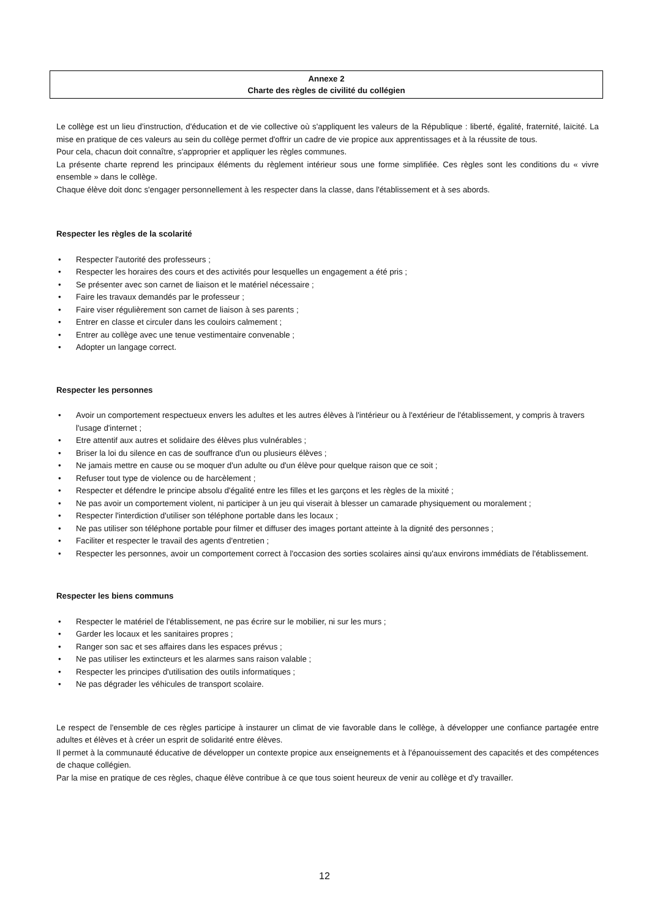Annexe 2
Charte des règles de civilité du collégien
Le collège est un lieu d'instruction, d'éducation et de vie collective où s'appliquent les valeurs de la République : liberté, égalité, fraternité, laïcité. La mise en pratique de ces valeurs au sein du collège permet d'offrir un cadre de vie propice aux apprentissages et à la réussite de tous.
Pour cela, chacun doit connaître, s'approprier et appliquer les règles communes.
La présente charte reprend les principaux éléments du règlement intérieur sous une forme simplifiée. Ces règles sont les conditions du « vivre ensemble » dans le collège.
Chaque élève doit donc s'engager personnellement à les respecter dans la classe, dans l'établissement et à ses abords.
Respecter les règles de la scolarité
• Respecter l'autorité des professeurs ;
• Respecter les horaires des cours et des activités pour lesquelles un engagement a été pris ;
• Se présenter avec son carnet de liaison et le matériel nécessaire ;
• Faire les travaux demandés par le professeur ;
• Faire viser régulièrement son carnet de liaison à ses parents ;
• Entrer en classe et circuler dans les couloirs calmement ;
• Entrer au collège avec une tenue vestimentaire convenable ;
• Adopter un langage correct.
Respecter les personnes
• Avoir un comportement respectueux envers les adultes et les autres élèves à l'intérieur ou à l'extérieur de l'établissement, y compris à travers l'usage d'internet ;
• Etre attentif aux autres et solidaire des élèves plus vulnérables ;
• Briser la loi du silence en cas de souffrance d'un ou plusieurs élèves ;
• Ne jamais mettre en cause ou se moquer d'un adulte ou d'un élève pour quelque raison que ce soit ;
• Refuser tout type de violence ou de harcèlement ;
• Respecter et défendre le principe absolu d'égalité entre les filles et les garçons et les règles de la mixité ;
• Ne pas avoir un comportement violent, ni participer à un jeu qui viserait à blesser un camarade physiquement ou moralement ;
• Respecter l'interdiction d'utiliser son téléphone portable dans les locaux ;
• Ne pas utiliser son téléphone portable pour filmer et diffuser des images portant atteinte à la dignité des personnes ;
• Faciliter et respecter le travail des agents d'entretien ;
• Respecter les personnes, avoir un comportement correct à l'occasion des sorties scolaires ainsi qu'aux environs immédiats de l'établissement.
Respecter les biens communs
• Respecter le matériel de l'établissement, ne pas écrire sur le mobilier, ni sur les murs ;
• Garder les locaux et les sanitaires propres ;
• Ranger son sac et ses affaires dans les espaces prévus ;
• Ne pas utiliser les extincteurs et les alarmes sans raison valable ;
• Respecter les principes d'utilisation des outils informatiques ;
• Ne pas dégrader les véhicules de transport scolaire.
Le respect de l'ensemble de ces règles participe à instaurer un climat de vie favorable dans le collège, à développer une confiance partagée entre adultes et élèves et à créer un esprit de solidarité entre élèves.
Il permet à la communauté éducative de développer un contexte propice aux enseignements et à l'épanouissement des capacités et des compétences de chaque collégien.
Par la mise en pratique de ces règles, chaque élève contribue à ce que tous soient heureux de venir au collège et d'y travailler.
12